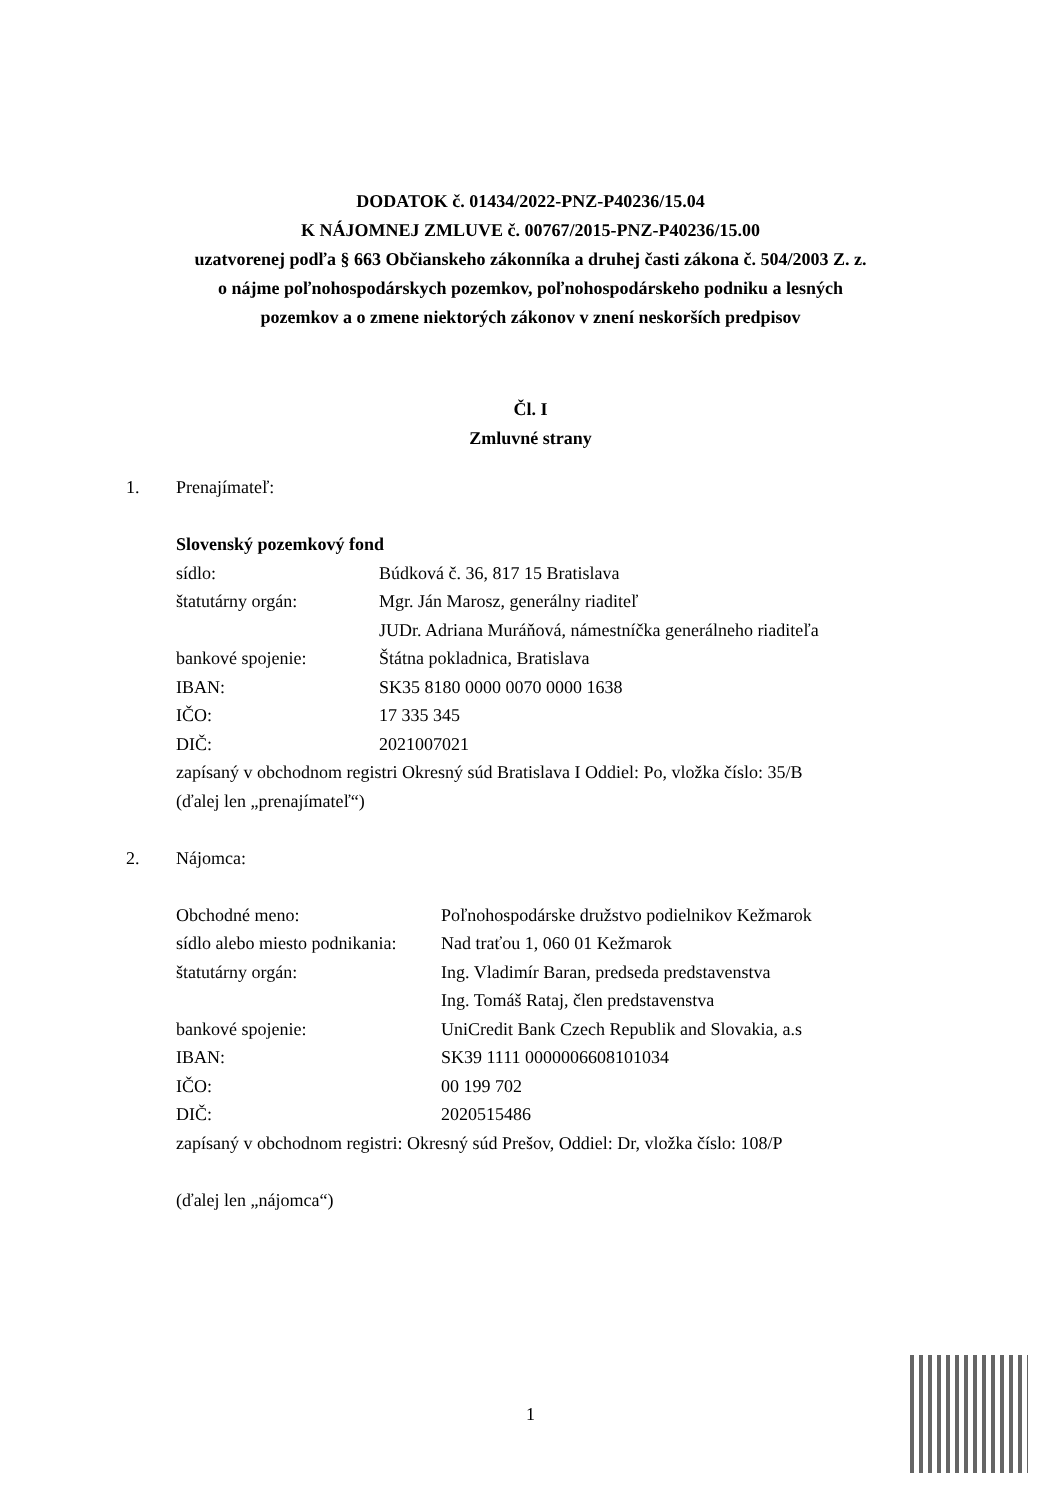DODATOK č. 01434/2022-PNZ-P40236/15.04
K NÁJOMNEJ ZMLUVE č. 00767/2015-PNZ-P40236/15.00
uzatvorenej podľa § 663 Občianskeho zákonníka a druhej časti zákona č. 504/2003 Z. z.
o nájme poľnohospodárskych pozemkov, poľnohospodárskeho podniku a lesných
pozemkov a o zmene niektorých zákonov v znení neskorších predpisov
Čl. I
Zmluvné strany
1. Prenajímateľ:
Slovenský pozemkový fond
sídlo: Búdková č. 36, 817 15 Bratislava
štatutárny orgán: Mgr. Ján Marosz, generálny riaditeľ
JUDr. Adriana Muráňová, námestníčka generálneho riaditeľa
bankové spojenie: Štátna pokladnica, Bratislava
IBAN: SK35 8180 0000 0070 0000 1638
IČO: 17 335 345
DIČ: 2021007021
zapísaný v obchodnom registri Okresný súd Bratislava I Oddiel: Po, vložka číslo: 35/B
(ďalej len „prenajímateľ“)
2. Nájomca:
Obchodné meno: Poľnohospodárske družstvo podielnikov Kežmarok
sídlo alebo miesto podnikania: Nad traťou 1, 060 01 Kežmarok
štatutárny orgán: Ing. Vladimír Baran, predseda predstavenstva
Ing. Tomáš Rataj, člen predstavenstva
bankové spojenie: UniCredit Bank Czech Republik and Slovakia, a.s
IBAN: SK39 1111 0000006608101034
IČO: 00 199 702
DIČ: 2020515486
zapísaný v obchodnom registri: Okresný súd Prešov, Oddiel: Dr, vložka číslo: 108/P
(ďalej len „nájomca“)
1